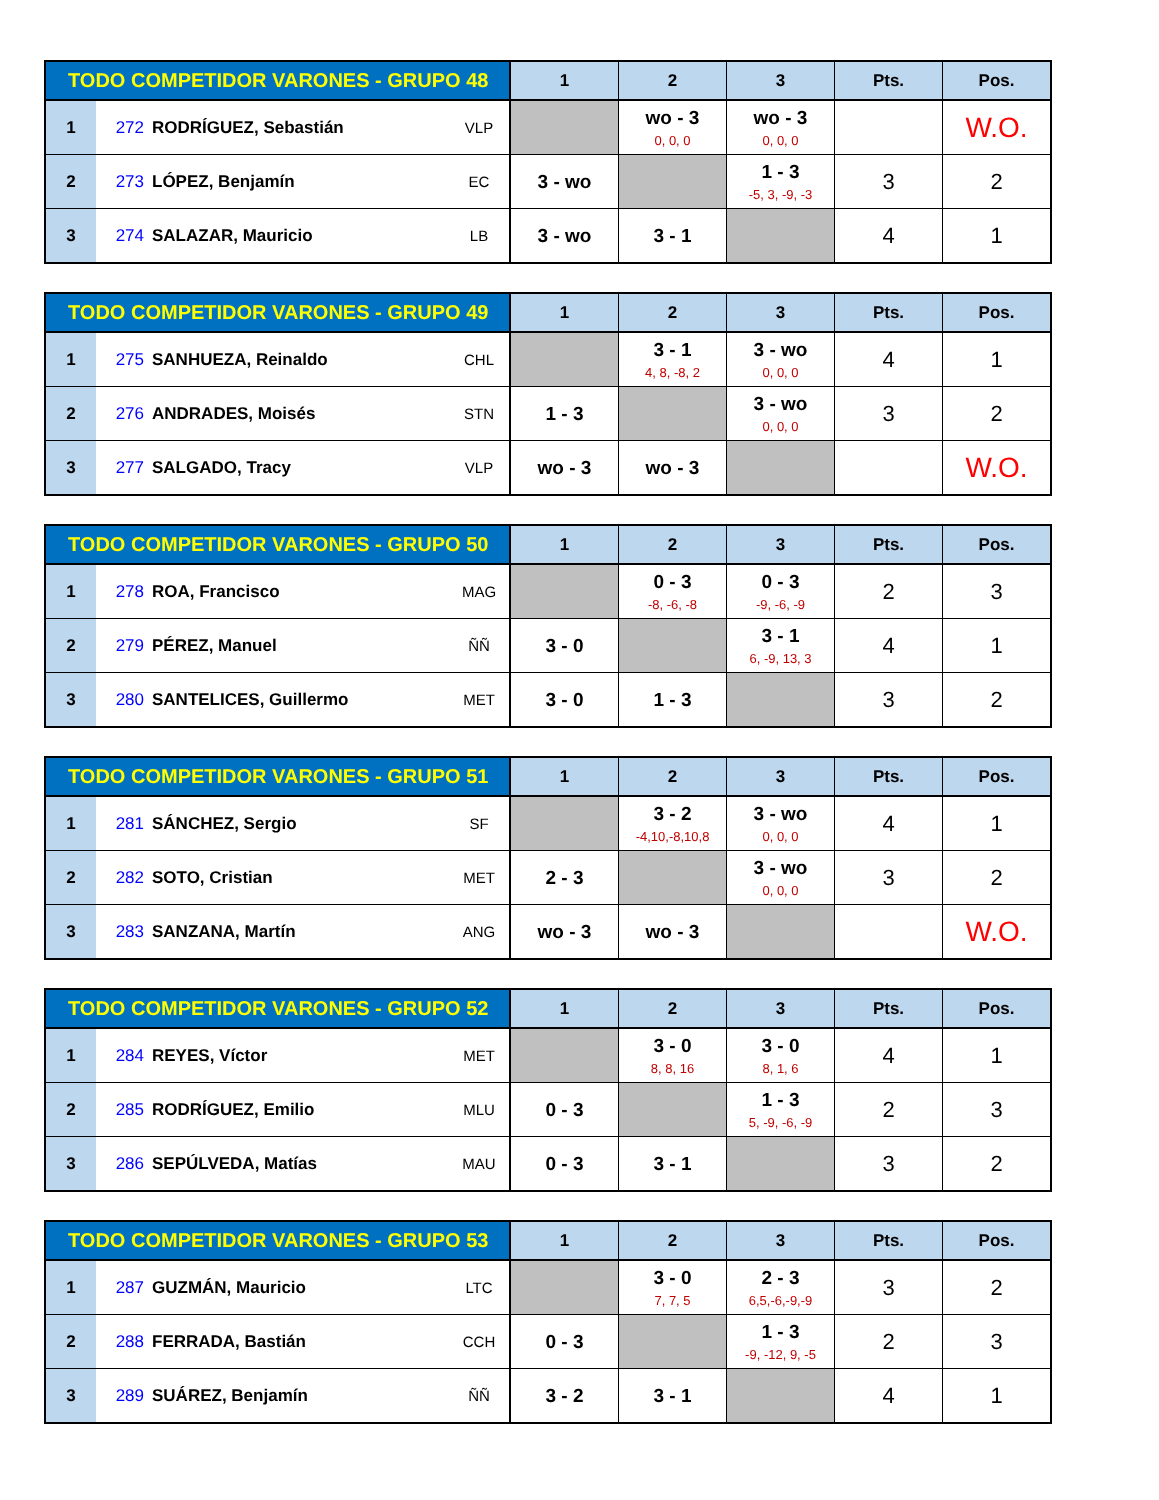| TODO COMPETIDOR VARONES - GRUPO 48 | | | | 1 | 2 | 3 | Pts. | Pos. |
| --- | --- | --- | --- | --- | --- | --- | --- | --- |
| 1 | 272 | RODRÍGUEZ, Sebastián | VLP | | wo - 3 0, 0, 0 | wo - 3 0, 0, 0 | | W.O. |
| 2 | 273 | LÓPEZ, Benjamín | EC | 3 - wo | | 1 - 3 -5, 3, -9, -3 | 3 | 2 |
| 3 | 274 | SALAZAR, Mauricio | LB | 3 - wo | 3 - 1 | | 4 | 1 |
| TODO COMPETIDOR VARONES - GRUPO 49 | | | | 1 | 2 | 3 | Pts. | Pos. |
| --- | --- | --- | --- | --- | --- | --- | --- | --- |
| 1 | 275 | SANHUEZA, Reinaldo | CHL | | 3 - 1 4, 8, -8, 2 | 3 - wo 0, 0, 0 | 4 | 1 |
| 2 | 276 | ANDRADES, Moisés | STN | 1 - 3 | | 3 - wo 0, 0, 0 | 3 | 2 |
| 3 | 277 | SALGADO, Tracy | VLP | wo - 3 | wo - 3 | | | W.O. |
| TODO COMPETIDOR VARONES - GRUPO 50 | | | | 1 | 2 | 3 | Pts. | Pos. |
| --- | --- | --- | --- | --- | --- | --- | --- | --- |
| 1 | 278 | ROA, Francisco | MAG | | 0 - 3 -8, -6, -8 | 0 - 3 -9, -6, -9 | 2 | 3 |
| 2 | 279 | PÉREZ, Manuel | ÑÑ | 3 - 0 | | 3 - 1 6, -9, 13, 3 | 4 | 1 |
| 3 | 280 | SANTELICES, Guillermo | MET | 3 - 0 | 1 - 3 | | 3 | 2 |
| TODO COMPETIDOR VARONES - GRUPO 51 | | | | 1 | 2 | 3 | Pts. | Pos. |
| --- | --- | --- | --- | --- | --- | --- | --- | --- |
| 1 | 281 | SÁNCHEZ, Sergio | SF | | 3 - 2 -4,10,-8,10,8 | 3 - wo 0, 0, 0 | 4 | 1 |
| 2 | 282 | SOTO, Cristian | MET | 2 - 3 | | 3 - wo 0, 0, 0 | 3 | 2 |
| 3 | 283 | SANZANA, Martín | ANG | wo - 3 | wo - 3 | | | W.O. |
| TODO COMPETIDOR VARONES - GRUPO 52 | | | | 1 | 2 | 3 | Pts. | Pos. |
| --- | --- | --- | --- | --- | --- | --- | --- | --- |
| 1 | 284 | REYES, Víctor | MET | | 3 - 0 8, 8, 16 | 3 - 0 8, 1, 6 | 4 | 1 |
| 2 | 285 | RODRÍGUEZ, Emilio | MLU | 0 - 3 | | 1 - 3 5, -9, -6, -9 | 2 | 3 |
| 3 | 286 | SEPÚLVEDA, Matías | MAU | 0 - 3 | 3 - 1 | | 3 | 2 |
| TODO COMPETIDOR VARONES - GRUPO 53 | | | | 1 | 2 | 3 | Pts. | Pos. |
| --- | --- | --- | --- | --- | --- | --- | --- | --- |
| 1 | 287 | GUZMÁN, Mauricio | LTC | | 3 - 0 7, 7, 5 | 2 - 3 6,5,-6,-9,-9 | 3 | 2 |
| 2 | 288 | FERRADA, Bastián | CCH | 0 - 3 | | 1 - 3 -9, -12, 9, -5 | 2 | 3 |
| 3 | 289 | SUÁREZ, Benjamín | ÑÑ | 3 - 2 | 3 - 1 | | 4 | 1 |